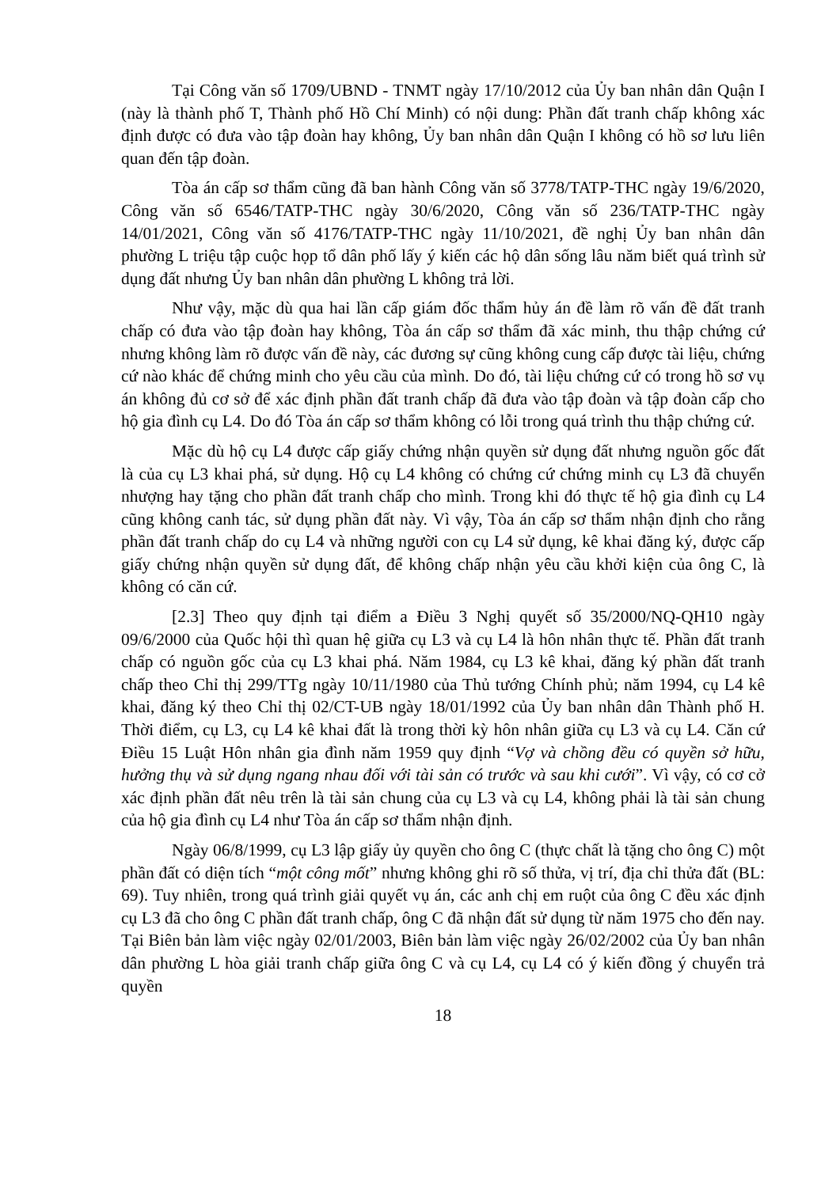Tại Công văn số 1709/UBND - TNMT ngày 17/10/2012 của Ủy ban nhân dân Quận I (này là thành phố T, Thành phố Hồ Chí Minh) có nội dung: Phần đất tranh chấp không xác định được có đưa vào tập đoàn hay không, Ủy ban nhân dân Quận I không có hồ sơ lưu liên quan đến tập đoàn.
Tòa án cấp sơ thẩm cũng đã ban hành Công văn số 3778/TATP-THC ngày 19/6/2020, Công văn số 6546/TATP-THC ngày 30/6/2020, Công văn số 236/TATP-THC ngày 14/01/2021, Công văn số 4176/TATP-THC ngày 11/10/2021, đề nghị Ủy ban nhân dân phường L triệu tập cuộc họp tổ dân phố lấy ý kiến các hộ dân sống lâu năm biết quá trình sử dụng đất nhưng Ủy ban nhân dân phường L không trả lời.
Như vậy, mặc dù qua hai lần cấp giám đốc thẩm hủy án đề làm rõ vấn đề đất tranh chấp có đưa vào tập đoàn hay không, Tòa án cấp sơ thẩm đã xác minh, thu thập chứng cứ nhưng không làm rõ được vấn đề này, các đương sự cũng không cung cấp được tài liệu, chứng cứ nào khác để chứng minh cho yêu cầu của mình. Do đó, tài liệu chứng cứ có trong hồ sơ vụ án không đủ cơ sở để xác định phần đất tranh chấp đã đưa vào tập đoàn và tập đoàn cấp cho hộ gia đình cụ L4. Do đó Tòa án cấp sơ thẩm không có lỗi trong quá trình thu thập chứng cứ.
Mặc dù hộ cụ L4 được cấp giấy chứng nhận quyền sử dụng đất nhưng nguồn gốc đất là của cụ L3 khai phá, sử dụng. Hộ cụ L4 không có chứng cứ chứng minh cụ L3 đã chuyển nhượng hay tặng cho phần đất tranh chấp cho mình. Trong khi đó thực tế hộ gia đình cụ L4 cũng không canh tác, sử dụng phần đất này. Vì vậy, Tòa án cấp sơ thẩm nhận định cho rằng phần đất tranh chấp do cụ L4 và những người con cụ L4 sử dụng, kê khai đăng ký, được cấp giấy chứng nhận quyền sử dụng đất, để không chấp nhận yêu cầu khởi kiện của ông C, là không có căn cứ.
[2.3] Theo quy định tại điểm a Điều 3 Nghị quyết số 35/2000/NQ-QH10 ngày 09/6/2000 của Quốc hội thì quan hệ giữa cụ L3 và cụ L4 là hôn nhân thực tế. Phần đất tranh chấp có nguồn gốc của cụ L3 khai phá. Năm 1984, cụ L3 kê khai, đăng ký phần đất tranh chấp theo Chỉ thị 299/TTg ngày 10/11/1980 của Thủ tướng Chính phủ; năm 1994, cụ L4 kê khai, đăng ký theo Chỉ thị 02/CT-UB ngày 18/01/1992 của Ủy ban nhân dân Thành phố H. Thời điểm, cụ L3, cụ L4 kê khai đất là trong thời kỳ hôn nhân giữa cụ L3 và cụ L4. Căn cứ Điều 15 Luật Hôn nhân gia đình năm 1959 quy định “Vợ và chồng đều có quyền sở hữu, hưởng thụ và sử dụng ngang nhau đối với tài sản có trước và sau khi cưới”. Vì vậy, có cơ cở xác định phần đất nêu trên là tài sản chung của cụ L3 và cụ L4, không phải là tài sản chung của hộ gia đình cụ L4 như Tòa án cấp sơ thẩm nhận định.
Ngày 06/8/1999, cụ L3 lập giấy ủy quyền cho ông C (thực chất là tặng cho ông C) một phần đất có diện tích “một công mốt” nhưng không ghi rõ số thửa, vị trí, địa chỉ thửa đất (BL: 69). Tuy nhiên, trong quá trình giải quyết vụ án, các anh chị em ruột của ông C đều xác định cụ L3 đã cho ông C phần đất tranh chấp, ông C đã nhận đất sử dụng từ năm 1975 cho đến nay. Tại Biên bản làm việc ngày 02/01/2003, Biên bản làm việc ngày 26/02/2002 của Ủy ban nhân dân phường L hòa giải tranh chấp giữa ông C và cụ L4, cụ L4 có ý kiến đồng ý chuyển trả quyền
18